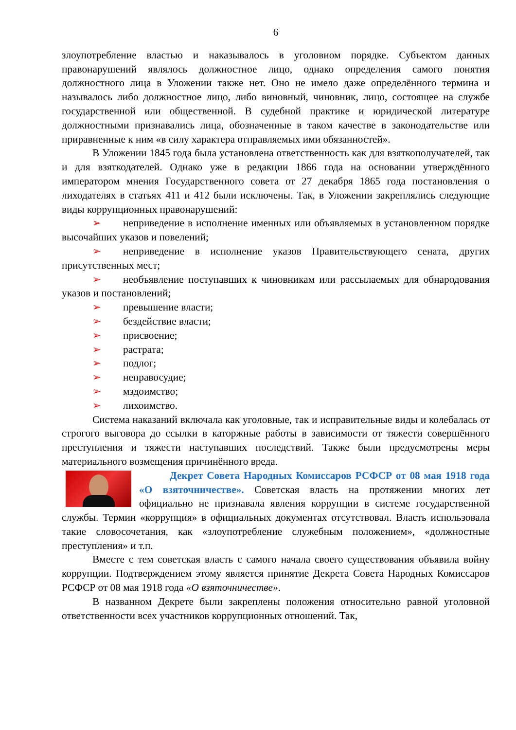6
злоупотребление властью и наказывалось в уголовном порядке. Субъектом данных правонарушений являлось должностное лицо, однако определения самого понятия должностного лица в Уложении также нет. Оно не имело даже определённого термина и называлось либо должностное лицо, либо виновный, чиновник, лицо, состоящее на службе государственной или общественной. В судебной практике и юридической литературе должностными признавались лица, обозначенные в таком качестве в законодательстве или приравненные к ним «в силу характера отправляемых ими обязанностей».
В Уложении 1845 года была установлена ответственность как для взяткополучателей, так и для взяткодателей. Однако уже в редакции 1866 года на основании утверждённого императором мнения Государственного совета от 27 декабря 1865 года постановления о лиходателях в статьях 411 и 412 были исключены. Так, в Уложении закреплялись следующие виды коррупционных правонарушений:
➢ неприведение в исполнение именных или объявляемых в установленном порядке высочайших указов и повелений;
➢ неприведение в исполнение указов Правительствующего сената, других присутственных мест;
➢ необъявление поступавших к чиновникам или рассылаемых для обнародования указов и постановлений;
➢ превышение власти;
➢ бездействие власти;
➢ присвоение;
➢ растрата;
➢ подлог;
➢ неправосудие;
➢ мздоимство;
➢ лихоимство.
Система наказаний включала как уголовные, так и исправительные виды и колебалась от строгого выговора до ссылки в каторжные работы в зависимости от тяжести совершённого преступления и тяжести наступавших последствий. Также были предусмотрены меры материального возмещения причинённого вреда.
Декрет Совета Народных Комиссаров РСФСР от 08 мая 1918 года «О взяточничестве». Советская власть на протяжении многих лет официально не признавала явления коррупции в системе государственной службы. Термин «коррупция» в официальных документах отсутствовал. Власть использовала такие словосочетания, как «злоупотребление служебным положением», «должностные преступления» и т.п.
Вместе с тем советская власть с самого начала своего существования объявила войну коррупции. Подтверждением этому является принятие Декрета Совета Народных Комиссаров РСФСР от 08 мая 1918 года «О взяточничестве».
В названном Декрете были закреплены положения относительно равной уголовной ответственности всех участников коррупционных отношений. Так,